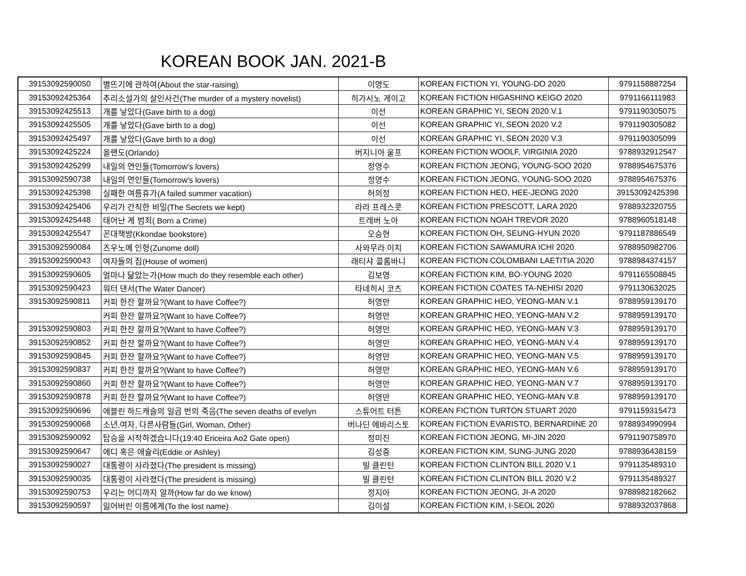KOREAN BOOK JAN. 2021-B
| 39153092590050 | 별뜨기에 관하여(About the star-raising) | 이영도 | KOREAN FICTION YI, YOUNG-DO 2020 | 9791158887254 |
| 39153092425364 | 추리소설가의 살인사건(The murder of a mystery novelist) | 히가시노 게이고 | KOREAN FICTION HIGASHINO KEIGO 2020 | 9791166111983 |
| 39153092425513 | 개를 낳았다(Gave birth to a dog) | 이선 | KOREAN GRAPHIC YI, SEON 2020 V.1 | 9791190305075 |
| 39153092425505 | 개를 낳았다(Gave birth to a dog) | 이선 | KOREAN GRAPHIC YI, SEON 2020 V.2 | 9791190305082 |
| 39153092425497 | 개를 낳았다(Gave birth to a dog) | 이선 | KOREAN GRAPHIC YI, SEON 2020 V.3 | 9791190305099 |
| 39153092425224 | 올랜도(Orlando) | 버지니아 울프 | KOREAN FICTION WOOLF, VIRGINIA 2020 | 9788932912547 |
| 39153092425299 | 내일의 연인들(Tomorrow's lovers) | 정영수 | KOREAN FICTION JEONG, YOUNG-SOO 2020 | 9788954675376 |
| 39153092590738 | 내일의 연인들(Tomorrow's lovers) | 정영수 | KOREAN FICTION JEONG, YOUNG-SOO 2020 | 9788954675376 |
| 39153092425398 | 실패한 여름휴가(A failed summer vacation) | 허의정 | KOREAN FICTION HEO, HEE-JEONG 2020 | 39153092425398 |
| 39153092425406 | 우리가 간직한 비밀(The Secrets we kept) | 라라 프레스콧 | KOREAN FICTION PRESCOTT, LARA 2020 | 9788932320755 |
| 39153092425448 | 태어난 게 범죄( Born a Crime) | 트레버 노아 | KOREAN FICTION NOAH TREVOR 2020 | 9788960518148 |
| 39153092425547 | 꼰대책방(Kkondae bookstore) | 오승현 | KOREAN FICTION OH, SEUNG-HYUN 2020 | 9791187886549 |
| 39153092590084 | 즈우노메 인형(Zunome doll) | 사와무라 이치 | KOREAN FICTION SAWAMURA ICHI 2020 | 9788950982706 |
| 39153092590043 | 여자들의 집(House of women) | 래티샤 콜롬바니 | KOREAN FICTION COLOMBANI LAETITIA 2020 | 9788984374157 |
| 39153092590605 | 얼마나 닮았는가(How much do they resemble each other) | 김보영 | KOREAN FICTION KIM, BO-YOUNG 2020 | 9791165508845 |
| 39153092590423 | 워터 댄서(The Water Dancer) | 타네히시 코츠 | KOREAN FICTION COATES TA-NEHISI 2020 | 9791130632025 |
| 39153092590811 | 커피 한잔 할까요?(Want to have Coffee?) | 허영만 | KOREAN GRAPHIC HEO, YEONG-MAN V.1 | 9788959139170 |
| | 커피 한잔 할까요?(Want to have Coffee?) | 허영만 | KOREAN GRAPHIC HEO, YEONG-MAN V.2 | 9788959139170 |
| 39153092590803 | 커피 한잔 할까요?(Want to have Coffee?) | 허영만 | KOREAN GRAPHIC HEO, YEONG-MAN V.3 | 9788959139170 |
| 39153092590852 | 커피 한잔 할까요?(Want to have Coffee?) | 허영만 | KOREAN GRAPHIC HEO, YEONG-MAN V.4 | 9788959139170 |
| 39153092590845 | 커피 한잔 할까요?(Want to have Coffee?) | 허영만 | KOREAN GRAPHIC HEO, YEONG-MAN V.5 | 9788959139170 |
| 39153092590837 | 커피 한잔 할까요?(Want to have Coffee?) | 허영만 | KOREAN GRAPHIC HEO, YEONG-MAN V.6 | 9788959139170 |
| 39153092590860 | 커피 한잔 할까요?(Want to have Coffee?) | 허영만 | KOREAN GRAPHIC HEO, YEONG-MAN V.7 | 9788959139170 |
| 39153092590878 | 커피 한잔 할까요?(Want to have Coffee?) | 허영만 | KOREAN GRAPHIC HEO, YEONG-MAN V.8 | 9788959139170 |
| 39153092590696 | 에블린 하드캐슬의 일곱 번의 죽음(The seven deaths of evelyn | 스튜어트 터튼 | KOREAN FICTION TURTON STUART 2020 | 9791159315473 |
| 39153092590068 | 소년,여자, 다른사람들(Girl, Woman, Other) | 버나딘 에바리스토 | KOREAN FICTION EVARISTO, BERNARDINE 20 | 9788934990994 |
| 39153092590092 | 탑승을 시작하겠습니다(19:40 Ericeira Ao2 Gate open) | 정미진 | KOREAN FICTION JEONG, MI-JIN 2020 | 9791190758970 |
| 39153092590647 | 에디 혹은 애슐리(Eddie or Ashley) | 김성중 | KOREAN FICTION KIM, SUNG-JUNG 2020 | 9788936438159 |
| 39153092590027 | 대통령이 사라졌다(The president is missing) | 빌 클린턴 | KOREAN FICTION CLINTON BILL 2020 V.1 | 9791135489310 |
| 39153092590035 | 대통령이 사라졌다(The president is missing) | 빌 클린턴 | KOREAN FICTION CLINTON BILL 2020 V.2 | 9791135489327 |
| 39153092590753 | 우리는 어디까지 알까(How far do we know) | 정지아 | KOREAN FICTION JEONG, JI-A 2020 | 9788982182662 |
| 39153092590597 | 잃어버린 이름에게(To the lost name) | 김이설 | KOREAN FICTION KIM, I-SEOL 2020 | 9788932037868 |